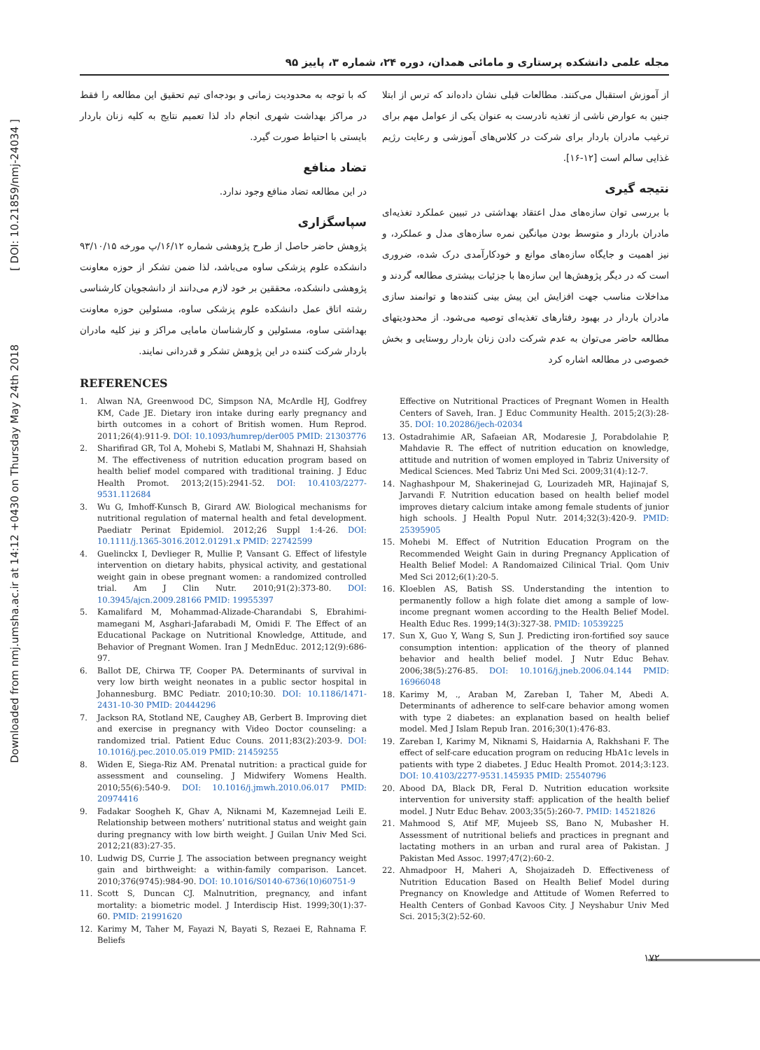Downloaded from nmj.umsha.ac.ir at 14:12 +0430 on Thursday May 24th 2018 [ DOI: 10.21859/nmj-24034 ]
مجله علمی دانشکده پرستاری و مامائی همدان، دوره ۲۴، شماره ۳، پاییز ۹۵
از آموزش استقبال می‌کنند. مطالعات قبلی نشان داده‌اند که ترس از ابتلا جنین به عوارض ناشی از تغذیه نادرست به عنوان یکی از عوامل مهم برای ترغیب مادران باردار برای شرکت در کلاس‌های آموزشی و رعایت رژیم غذایی سالم است [۱۲-۱۶].
نتیجه گیری
با بررسی توان سازه‌های مدل اعتقاد بهداشتی در تبیین عملکرد تغذیه‌ای مادران باردار و متوسط بودن میانگین نمره سازه‌های مدل و عملکرد، و نیز اهمیت و جایگاه سازه‌های موانع و خودکارآمدی درک شده، ضروری است که در دیگر پژوهش‌ها این سازه‌ها با جزئیات بیشتری مطالعه گردند و مداخلات مناسب جهت افزایش این پیش بینی کننده‌ها و توانمند سازی مادران باردار در بهبود رفتارهای تغذیه‌ای توصیه می‌شود. از محدودیتهای مطالعه حاضر می‌توان به عدم شرکت دادن زنان باردار روستایی و بخش خصوصی در مطالعه اشاره کرد
که با توجه به محدودیت زمانی و بودجه‌ای تیم تحقیق این مطالعه را فقط در مراکز بهداشت شهری انجام داد لذا تعمیم نتایج به کلیه زنان باردار بایستی با احتیاط صورت گیرد.
تضاد منافع
در این مطالعه تضاد منافع وجود ندارد.
سپاسگزاری
پژوهش حاضر حاصل از طرح پژوهشی شماره ۱۶/۱۲/پ مورخه ۹۳/۱۰/۱۵ دانشکده علوم پزشکی ساوه می‌باشد، لذا ضمن تشکر از حوزه معاونت پژوهشی دانشکده، محققین بر خود لازم می‌دانند از دانشجویان کارشناسی رشته اتاق عمل دانشکده علوم پزشکی ساوه، مسئولین حوزه معاونت بهداشتی ساوه، مسئولین و کارشناسان مامایی مراکز و نیز کلیه مادران باردار شرکت کننده در این پژوهش تشکر و قدردانی نمایند.
REFERENCES
1. Alwan NA, Greenwood DC, Simpson NA, McArdle HJ, Godfrey KM, Cade JE. Dietary iron intake during early pregnancy and birth outcomes in a cohort of British women. Hum Reprod. 2011;26(4):911-9. DOI: 10.1093/humrep/der005 PMID: 21303776
2. Sharifirad GR, Tol A, Mohebi S, Matlabi M, Shahnazi H, Shahsiah M. The effectiveness of nutrition education program based on health belief model compared with traditional training. J Educ Health Promot. 2013;2(15):2941-52. DOI: 10.4103/2277-9531.112684
3. Wu G, Imhoff-Kunsch B, Girard AW. Biological mechanisms for nutritional regulation of maternal health and fetal development. Paediatr Perinat Epidemiol. 2012;26 Suppl 1:4-26. DOI: 10.1111/j.1365-3016.2012.01291.x PMID: 22742599
4. Guelinckx I, Devlieger R, Mullie P, Vansant G. Effect of lifestyle intervention on dietary habits, physical activity, and gestational weight gain in obese pregnant women: a randomized controlled trial. Am J Clin Nutr. 2010;91(2):373-80. DOI: 10.3945/ajcn.2009.28166 PMID: 19955397
5. Kamalifard M, Mohammad-Alizade-Charandabi S, Ebrahimi-mamegani M, Asghari-Jafarabadi M, Omidi F. The Effect of an Educational Package on Nutritional Knowledge, Attitude, and Behavior of Pregnant Women. Iran J MednEduc. 2012;12(9):686-97.
6. Ballot DE, Chirwa TF, Cooper PA. Determinants of survival in very low birth weight neonates in a public sector hospital in Johannesburg. BMC Pediatr. 2010;10:30. DOI: 10.1186/1471-2431-10-30 PMID: 20444296
7. Jackson RA, Stotland NE, Caughey AB, Gerbert B. Improving diet and exercise in pregnancy with Video Doctor counseling: a randomized trial. Patient Educ Couns. 2011;83(2):203-9. DOI: 10.1016/j.pec.2010.05.019 PMID: 21459255
8. Widen E, Siega-Riz AM. Prenatal nutrition: a practical guide for assessment and counseling. J Midwifery Womens Health. 2010;55(6):540-9. DOI: 10.1016/j.jmwh.2010.06.017 PMID: 20974416
9. Fadakar Soogheh K, Ghav A, Niknami M, Kazemnejad Leili E. Relationship between mothers’ nutritional status and weight gain during pregnancy with low birth weight. J Guilan Univ Med Sci. 2012;21(83):27-35.
10. Ludwig DS, Currie J. The association between pregnancy weight gain and birthweight: a within-family comparison. Lancet. 2010;376(9745):984-90. DOI: 10.1016/S0140-6736(10)60751-9
11. Scott S, Duncan CJ. Malnutrition, pregnancy, and infant mortality: a biometric model. J Interdiscip Hist. 1999;30(1):37-60. PMID: 21991620
12. Karimy M, Taher M, Fayazi N, Bayati S, Rezaei E, Rahnama F. Beliefs
Effective on Nutritional Practices of Pregnant Women in Health Centers of Saveh, Iran. J Educ Community Health. 2015;2(3):28-35. DOI: 10.20286/jech-02034
13. Ostadrahimie AR, Safaeian AR, Modaresie J, Porabdolahie P, Mahdavie R. The effect of nutrition education on knowledge, attitude and nutrition of women employed in Tabriz University of Medical Sciences. Med Tabriz Uni Med Sci. 2009;31(4):12-7.
14. Naghashpour M, Shakerinejad G, Lourizadeh MR, Hajinajaf S, Jarvandi F. Nutrition education based on health belief model improves dietary calcium intake among female students of junior high schools. J Health Popul Nutr. 2014;32(3):420-9. PMID: 25395905
15. Mohebi M. Effect of Nutrition Education Program on the Recommended Weight Gain in during Pregnancy Application of Health Belief Model: A Randomaized Cilinical Trial. Qom Univ Med Sci 2012;6(1):20-5.
16. Kloeblen AS, Batish SS. Understanding the intention to permanently follow a high folate diet among a sample of low-income pregnant women according to the Health Belief Model. Health Educ Res. 1999;14(3):327-38. PMID: 10539225
17. Sun X, Guo Y, Wang S, Sun J. Predicting iron-fortified soy sauce consumption intention: application of the theory of planned behavior and health belief model. J Nutr Educ Behav. 2006;38(5):276-85. DOI: 10.1016/j.jneb.2006.04.144 PMID: 16966048
18. Karimy M, ., Araban M, Zareban I, Taher M, Abedi A. Determinants of adherence to self-care behavior among women with type 2 diabetes: an explanation based on health belief model. Med J Islam Repub Iran. 2016;30(1):476-83.
19. Zareban I, Karimy M, Niknami S, Haidarnia A, Rakhshani F. The effect of self-care education program on reducing HbA1c levels in patients with type 2 diabetes. J Educ Health Promot. 2014;3:123. DOI: 10.4103/2277-9531.145935 PMID: 25540796
20. Abood DA, Black DR, Feral D. Nutrition education worksite intervention for university staff: application of the health belief model. J Nutr Educ Behav. 2003;35(5):260-7. PMID: 14521826
21. Mahmood S, Atif MF, Mujeeb SS, Bano N, Mubasher H. Assessment of nutritional beliefs and practices in pregnant and lactating mothers in an urban and rural area of Pakistan. J Pakistan Med Assoc. 1997;47(2):60-2.
22. Ahmadpoor H, Maheri A, Shojaizadeh D. Effectiveness of Nutrition Education Based on Health Belief Model during Pregnancy on Knowledge and Attitude of Women Referred to Health Centers of Gonbad Kavoos City. J Neyshabur Univ Med Sci. 2015;3(2):52-60.
۱۷۲